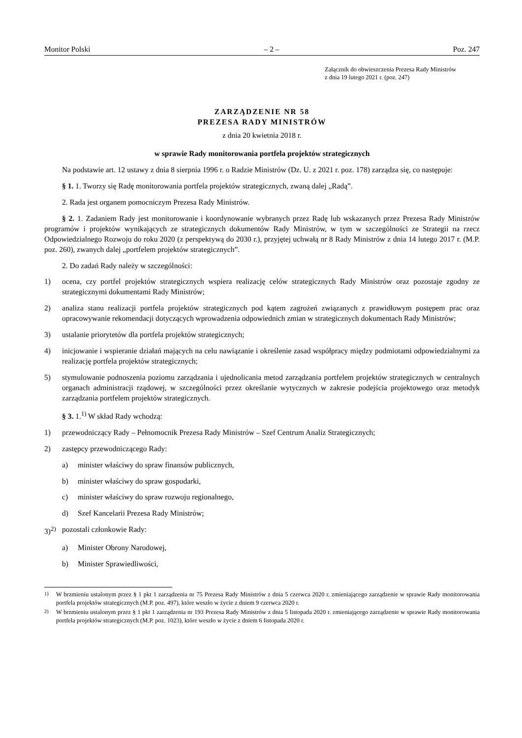Monitor Polski – 2 – Poz. 247
Załącznik do obwieszczenia Prezesa Rady Ministrów
z dnia 19 lutego 2021 r. (poz. 247)
ZARZĄDZENIE NR 58
PREZESA RADY MINISTRÓW
z dnia 20 kwietnia 2018 r.
w sprawie Rady monitorowania portfela projektów strategicznych
Na podstawie art. 12 ustawy z dnia 8 sierpnia 1996 r. o Radzie Ministrów (Dz. U. z 2021 r. poz. 178) zarządza się, co następuje:
§ 1. 1. Tworzy się Radę monitorowania portfela projektów strategicznych, zwaną dalej „Radą”.
2. Rada jest organem pomocniczym Prezesa Rady Ministrów.
§ 2. 1. Zadaniem Rady jest monitorowanie i koordynowanie wybranych przez Radę lub wskazanych przez Prezesa Rady Ministrów programów i projektów wynikających ze strategicznych dokumentów Rady Ministrów, w tym w szczególności ze Strategii na rzecz Odpowiedzialnego Rozwoju do roku 2020 (z perspektywą do 2030 r.), przyjętej uchwałą nr 8 Rady Ministrów z dnia 14 lutego 2017 r. (M.P. poz. 260), zwanych dalej „portfelem projektów strategicznych”.
2. Do zadań Rady należy w szczególności:
1) ocena, czy portfel projektów strategicznych wspiera realizację celów strategicznych Rady Ministrów oraz pozostaje zgodny ze strategicznymi dokumentami Rady Ministrów;
2) analiza stanu realizacji portfela projektów strategicznych pod kątem zagrożeń związanych z prawidłowym postępem prac oraz opracowywanie rekomendacji dotyczących wprowadzenia odpowiednich zmian w strategicznych dokumentach Rady Ministrów;
3) ustalanie priorytetów dla portfela projektów strategicznych;
4) inicjowanie i wspieranie działań mających na celu nawiązanie i określenie zasad współpracy między podmiotami odpowiedzialnymi za realizację portfela projektów strategicznych;
5) stymulowanie podnoszenia poziomu zarządzania i ujednolicania metod zarządzania portfelem projektów strategicznych w centralnych organach administracji rządowej, w szczególności przez określanie wytycznych w zakresie podejścia projektowego oraz metodyk zarządzania portfelem projektów strategicznych.
§ 3. 1.<sup>1)</sup> W skład Rady wchodzą:
1) przewodniczący Rady – Pełnomocnik Prezesa Rady Ministrów – Szef Centrum Analiz Strategicznych;
2) zastępcy przewodniczącego Rady:
a) minister właściwy do spraw finansów publicznych,
b) minister właściwy do spraw gospodarki,
c) minister właściwy do spraw rozwoju regionalnego,
d) Szef Kancelarii Prezesa Rady Ministrów;
3)<sup>2)</sup> pozostali członkowie Rady:
a) Minister Obrony Narodowej,
b) Minister Sprawiedliwości,
<sup>1)</sup> W brzmieniu ustalonym przez § 1 pkt 1 zarządzenia nr 75 Prezesa Rady Ministrów z dnia 5 czerwca 2020 r. zmieniającego zarządzenie w sprawie Rady monitorowania portfela projektów strategicznych (M.P. poz. 497), które weszło w życie z dniem 9 czerwca 2020 r.
<sup>2)</sup> W brzmieniu ustalonym przez § 1 pkt 1 zarządzenia nr 193 Prezesa Rady Ministrów z dnia 5 listopada 2020 r. zmieniającego zarządzenie w sprawie Rady monitorowania portfela projektów strategicznych (M.P. poz. 1023), które weszło w życie z dniem 6 listopada 2020 r.